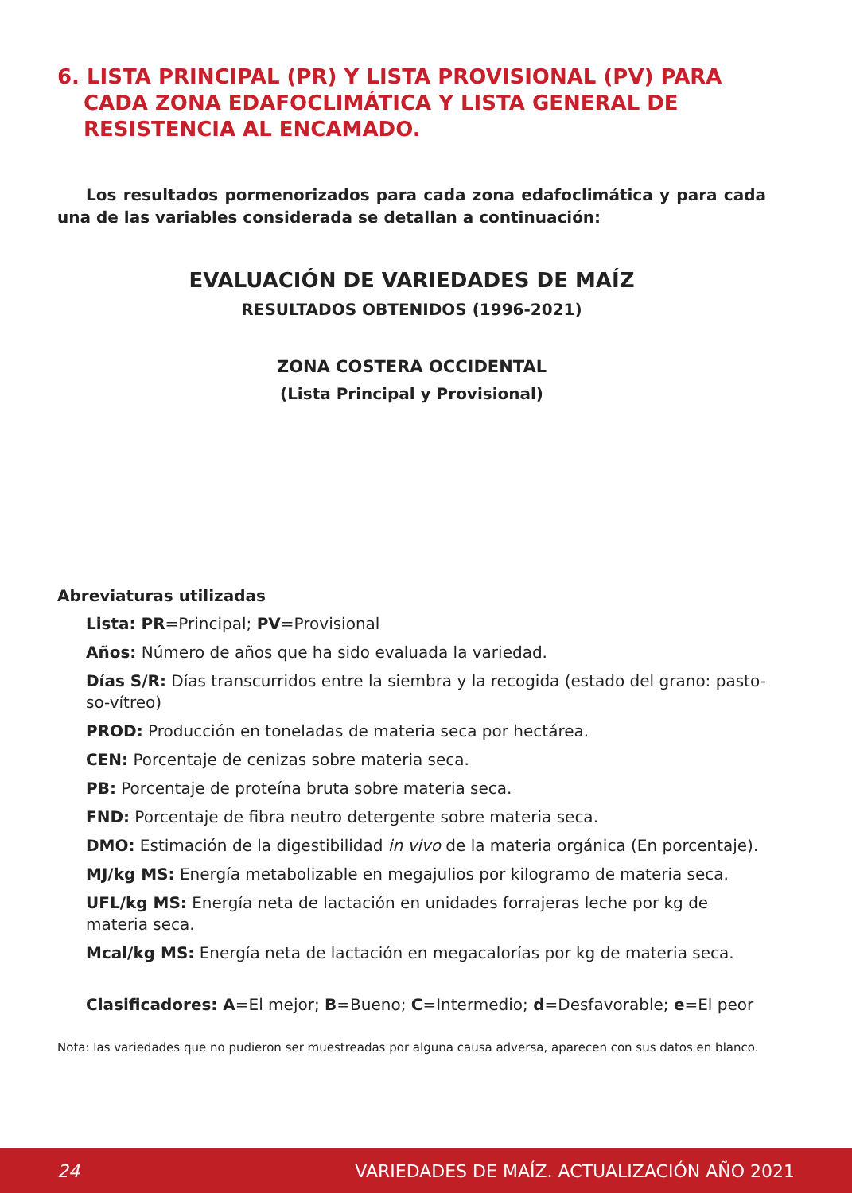6. LISTA PRINCIPAL (PR) Y LISTA PROVISIONAL (PV) PARA CADA ZONA EDAFOCLIMÁTICA Y LISTA GENERAL DE RESISTENCIA AL ENCAMADO.
Los resultados pormenorizados para cada zona edafoclimática y para cada una de las variables considerada se detallan a continuación:
EVALUACIÓN DE VARIEDADES DE MAÍZ
RESULTADOS OBTENIDOS (1996-2021)
ZONA COSTERA OCCIDENTAL
(Lista Principal y Provisional)
Abreviaturas utilizadas
Lista: PR=Principal; PV=Provisional
Años: Número de años que ha sido evaluada la variedad.
Días S/R: Días transcurridos entre la siembra y la recogida (estado del grano: pasto-so-vítreo)
PROD: Producción en toneladas de materia seca por hectárea.
CEN: Porcentaje de cenizas sobre materia seca.
PB: Porcentaje de proteína bruta sobre materia seca.
FND: Porcentaje de fibra neutro detergente sobre materia seca.
DMO: Estimación de la digestibilidad in vivo de la materia orgánica (En porcentaje).
MJ/kg MS: Energía metabolizable en megajulios por kilogramo de materia seca.
UFL/kg MS: Energía neta de lactación en unidades forrajeras leche por kg de materia seca.
Mcal/kg MS: Energía neta de lactación en megacalorías por kg de materia seca.
Clasificadores: A=El mejor; B=Bueno; C=Intermedio; d=Desfavorable; e=El peor
Nota: las variedades que no pudieron ser muestreadas por alguna causa adversa, aparecen con sus datos en blanco.
24 VARIEDADES DE MAÍZ. ACTUALIZACIÓN AÑO 2021